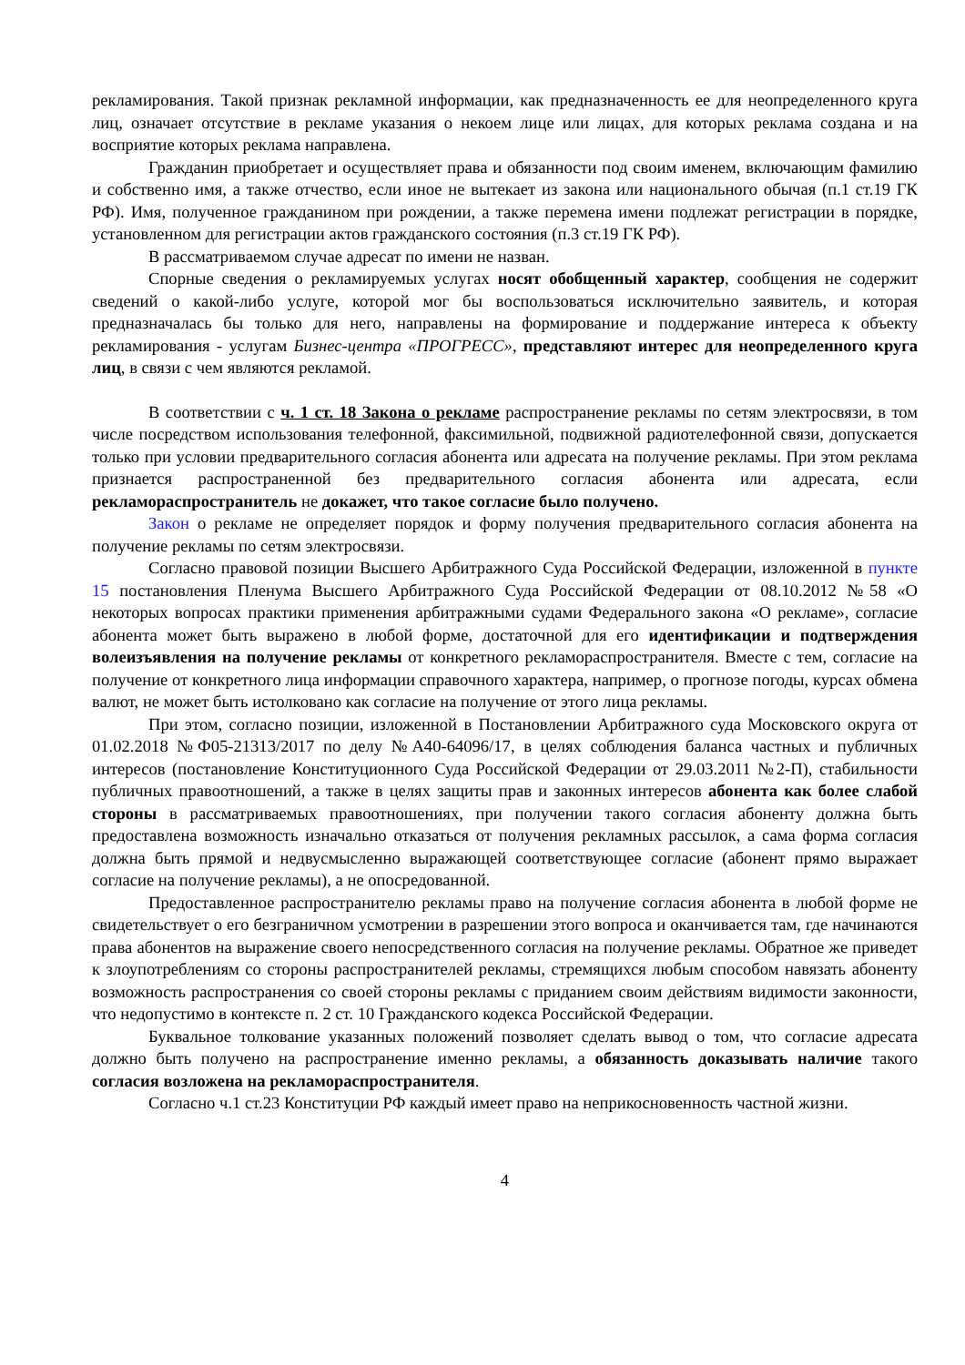рекламирования. Такой признак рекламной информации, как предназначенность ее для неопределенного круга лиц, означает отсутствие в рекламе указания о некоем лице или лицах, для которых реклама создана и на восприятие которых реклама направлена.
Гражданин приобретает и осуществляет права и обязанности под своим именем, включающим фамилию и собственно имя, а также отчество, если иное не вытекает из закона или национального обычая (п.1 ст.19 ГК РФ). Имя, полученное гражданином при рождении, а также перемена имени подлежат регистрации в порядке, установленном для регистрации актов гражданского состояния (п.3 ст.19 ГК РФ).
В рассматриваемом случае адресат по имени не назван.
Спорные сведения о рекламируемых услугах носят обобщенный характер, сообщения не содержит сведений о какой-либо услуге, которой мог бы воспользоваться исключительно заявитель, и которая предназначалась бы только для него, направлены на формирование и поддержание интереса к объекту рекламирования - услугам Бизнес-центра «ПРОГРЕСС», представляют интерес для неопределенного круга лиц, в связи с чем являются рекламой.
В соответствии с ч. 1 ст. 18 Закона о рекламе распространение рекламы по сетям электросвязи, в том числе посредством использования телефонной, факсимильной, подвижной радиотелефонной связи, допускается только при условии предварительного согласия абонента или адресата на получение рекламы. При этом реклама признается распространенной без предварительного согласия абонента или адресата, если рекламораспространитель не докажет, что такое согласие было получено.
Закон о рекламе не определяет порядок и форму получения предварительного согласия абонента на получение рекламы по сетям электросвязи.
Согласно правовой позиции Высшего Арбитражного Суда Российской Федерации, изложенной в пункте 15 постановления Пленума Высшего Арбитражного Суда Российской Федерации от 08.10.2012 №58 «О некоторых вопросах практики применения арбитражными судами Федерального закона «О рекламе», согласие абонента может быть выражено в любой форме, достаточной для его идентификации и подтверждения волеизъявления на получение рекламы от конкретного рекламораспространителя. Вместе с тем, согласие на получение от конкретного лица информации справочного характера, например, о прогнозе погоды, курсах обмена валют, не может быть истолковано как согласие на получение от этого лица рекламы.
При этом, согласно позиции, изложенной в Постановлении Арбитражного суда Московского округа от 01.02.2018 №Ф05-21313/2017 по делу №А40-64096/17, в целях соблюдения баланса частных и публичных интересов (постановление Конституционного Суда Российской Федерации от 29.03.2011 №2-П), стабильности публичных правоотношений, а также в целях защиты прав и законных интересов абонента как более слабой стороны в рассматриваемых правоотношениях, при получении такого согласия абоненту должна быть предоставлена возможность изначально отказаться от получения рекламных рассылок, а сама форма согласия должна быть прямой и недвусмысленно выражающей соответствующее согласие (абонент прямо выражает согласие на получение рекламы), а не опосредованной.
Предоставленное распространителю рекламы право на получение согласия абонента в любой форме не свидетельствует о его безграничном усмотрении в разрешении этого вопроса и оканчивается там, где начинаются права абонентов на выражение своего непосредственного согласия на получение рекламы. Обратное же приведет к злоупотреблениям со стороны распространителей рекламы, стремящихся любым способом навязать абоненту возможность распространения со своей стороны рекламы с приданием своим действиям видимости законности, что недопустимо в контексте п. 2 ст. 10 Гражданского кодекса Российской Федерации.
Буквальное толкование указанных положений позволяет сделать вывод о том, что согласие адресата должно быть получено на распространение именно рекламы, а обязанность доказывать наличие такого согласия возложена на рекламораспространителя.
Согласно ч.1 ст.23 Конституции РФ каждый имеет право на неприкосновенность частной жизни.
4